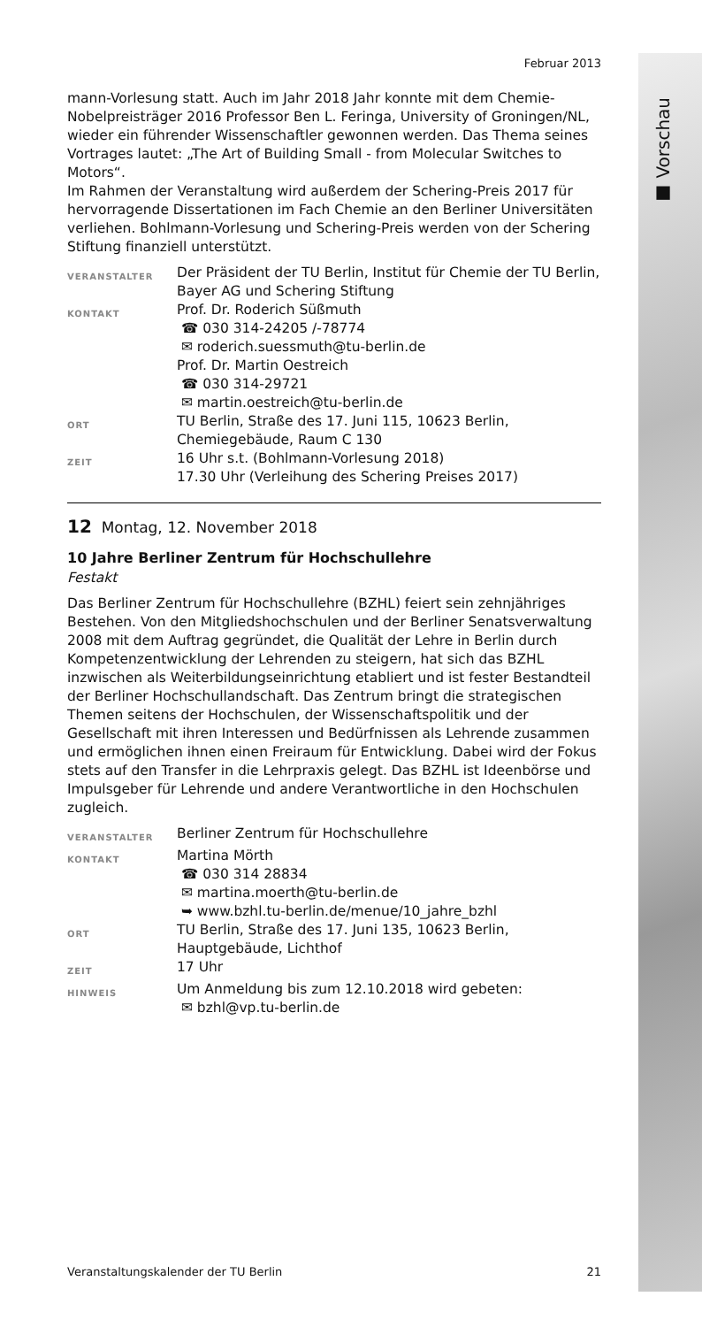■ Vorschau
Februar 2013
mann-Vorlesung statt. Auch im Jahr 2018 Jahr konnte mit dem Chemie-Nobelpreisträger 2016 Professor Ben L. Feringa, University of Groningen/NL, wieder ein führender Wissenschaftler gewonnen werden. Das Thema seines Vortrages lautet: „The Art of Building Small - from Molecular Switches to Motors“.
Im Rahmen der Veranstaltung wird außerdem der Schering-Preis 2017 für hervorragende Dissertationen im Fach Chemie an den Berliner Universitäten verliehen. Bohlmann-Vorlesung und Schering-Preis werden von der Schering Stiftung finanziell unterstützt.
VERANSTALTER
Der Präsident der TU Berlin, Institut für Chemie der TU Berlin, Bayer AG und Schering Stiftung
KONTAKT
Prof. Dr. Roderich Süßmuth
☎ 030 314-24205 /-78774
✉ roderich.suessmuth@tu-berlin.de
Prof. Dr. Martin Oestreich
☎ 030 314-29721
✉ martin.oestreich@tu-berlin.de
ORT
TU Berlin, Straße des 17. Juni 115, 10623 Berlin, Chemiegebäude, Raum C 130
ZEIT
16 Uhr s.t. (Bohlmann-Vorlesung 2018)
17.30 Uhr (Verleihung des Schering Preises 2017)
12 Montag, 12. November 2018
10 Jahre Berliner Zentrum für Hochschullehre
Festakt
Das Berliner Zentrum für Hochschullehre (BZHL) feiert sein zehnjähriges Bestehen. Von den Mitgliedshochschulen und der Berliner Senatsverwaltung 2008 mit dem Auftrag gegründet, die Qualität der Lehre in Berlin durch Kompetenzentwicklung der Lehrenden zu steigern, hat sich das BZHL inzwischen als Weiterbildungseinrichtung etabliert und ist fester Bestandteil der Berliner Hochschullandschaft. Das Zentrum bringt die strategischen Themen seitens der Hochschulen, der Wissenschaftspolitik und der Gesellschaft mit ihren Interessen und Bedürfnissen als Lehrende zusammen und ermöglichen ihnen einen Freiraum für Entwicklung. Dabei wird der Fokus stets auf den Transfer in die Lehrpraxis gelegt. Das BZHL ist Ideenbörse und Impulsgeber für Lehrende und andere Verantwortliche in den Hochschulen zugleich.
VERANSTALTER
Berliner Zentrum für Hochschullehre
KONTAKT
Martina Mörth
☎ 030 314 28834
✉ martina.moerth@tu-berlin.de
➥ www.bzhl.tu-berlin.de/menue/10_jahre_bzhl
ORT
TU Berlin, Straße des 17. Juni 135, 10623 Berlin, Hauptgebäude, Lichthof
ZEIT
17 Uhr
HINWEIS
Um Anmeldung bis zum 12.10.2018 wird gebeten:
✉ bzhl@vp.tu-berlin.de
Veranstaltungskalender der TU Berlin 21